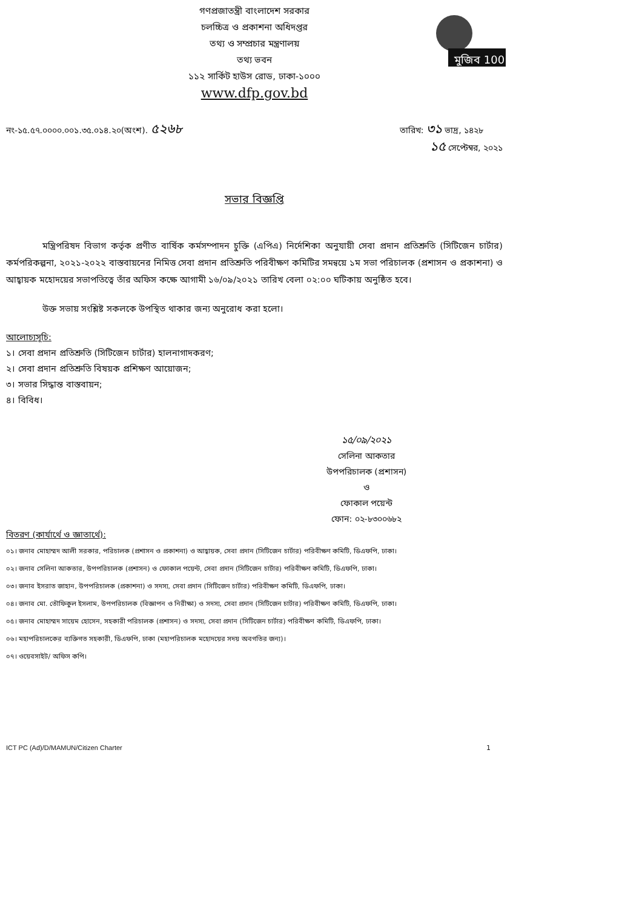মুজিব 100
গণপ্রজাতন্ত্রী বাংলাদেশ সরকার
চলচ্চিত্র ও প্রকাশনা অধিদপ্তর
তথ্য ও সম্প্রচার মন্ত্রণালয়
তথ্য ভবন
১১২ সার্কিট হাউস রোড, ঢাকা-১০০০
www.dfp.gov.bd
নং-১৫.৫৭.০০০০.০০১.৩৫.০১৪.২০(অংশ). ৫২৬৮
তারিখ: ৩১ ভাদ্র, ১৪২৮
১৫ সেপ্টেম্বর, ২০২১
সভার বিজ্ঞপ্তি
মন্ত্রিপরিষদ বিভাগ কর্তৃক প্রণীত বার্ষিক কর্মসম্পাদন চুক্তি (এপিএ) নির্দেশিকা অনুযায়ী সেবা প্রদান প্রতিশ্রুতি (সিটিজেন চার্টার) কর্মপরিকল্পনা, ২০২১-২০২২ বাস্তবায়নের নিমিত্ত সেবা প্রদান প্রতিশ্রুতি পরিবীক্ষণ কমিটির সমন্বয়ে ১ম সভা পরিচালক (প্রশাসন ও প্রকাশনা) ও আহ্বায়ক মহোদয়ের সভাপতিত্বে তাঁর অফিস কক্ষে আগামী ১৬/০৯/২০২১ তারিখ বেলা ০২:০০ ঘটিকায় অনুষ্ঠিত হবে।
উক্ত সভায় সংশ্লিষ্ট সকলকে উপস্থিত থাকার জন্য অনুরোধ করা হলো।
আলোচ্যসূচি:
১। সেবা প্রদান প্রতিশ্রুতি (সিটিজেন চার্টার) হালনাগাদকরণ;
২। সেবা প্রদান প্রতিশ্রুতি বিষয়ক প্রশিক্ষণ আয়োজন;
৩। সভার সিদ্ধান্ত বাস্তবায়ন;
৪। বিবিধ।
১৫/০৯/২০২১
সেলিনা আকতার
উপপরিচালক (প্রশাসন)
ও
ফোকাল পয়েন্ট
ফোন: ০২-৮৩০০৬৮২
বিতরণ (কার্যার্থে ও জ্ঞাতার্থে):
০১। জনাব মোহাম্মদ আলী সরকার, পরিচালক (প্রশাসন ও প্রকাশনা) ও আহ্বায়ক, সেবা প্রদান (সিটিজেন চার্টার) পরিবীক্ষণ কমিটি, ডিএফপি, ঢাকা।
০২। জনাব সেলিনা আকতার, উপপরিচালক (প্রশাসন) ও ফোকাল পয়েন্ট, সেবা প্রদান (সিটিজেন চার্টার) পরিবীক্ষণ কমিটি, ডিএফপি, ঢাকা।
০৩। জনাব ইসরাত জাহান, উপপরিচালক (প্রকাশনা) ও সদস্য, সেবা প্রদান (সিটিজেন চার্টার) পরিবীক্ষণ কমিটি, ডিএফপি, ঢাকা।
০৪। জনাব মো. তৌফিকুল ইসলাম, উপপরিচালক (বিজ্ঞাপন ও নিরীক্ষা) ও সদস্য, সেবা প্রদান (সিটিজেন চার্টার) পরিবীক্ষণ কমিটি, ডিএফপি, ঢাকা।
০৫। জনাব মোহাম্মদ সায়েম হোসেন, সহকারী পরিচালক (প্রশাসন) ও সদস্য, সেবা প্রদান (সিটিজেন চার্টার) পরিবীক্ষণ কমিটি, ডিএফপি, ঢাকা।
০৬। মহাপরিচালকের ব্যক্তিগত সহকারী, ডিএফপি, ঢাকা (মহাপরিচালক মহোদয়ের সদয় অবগতির জন্য)।
০৭। ওয়েবসাইট/ অফিস কপি।
ICT PC (Ad)/D/MAMUN/Citizen Charter 1